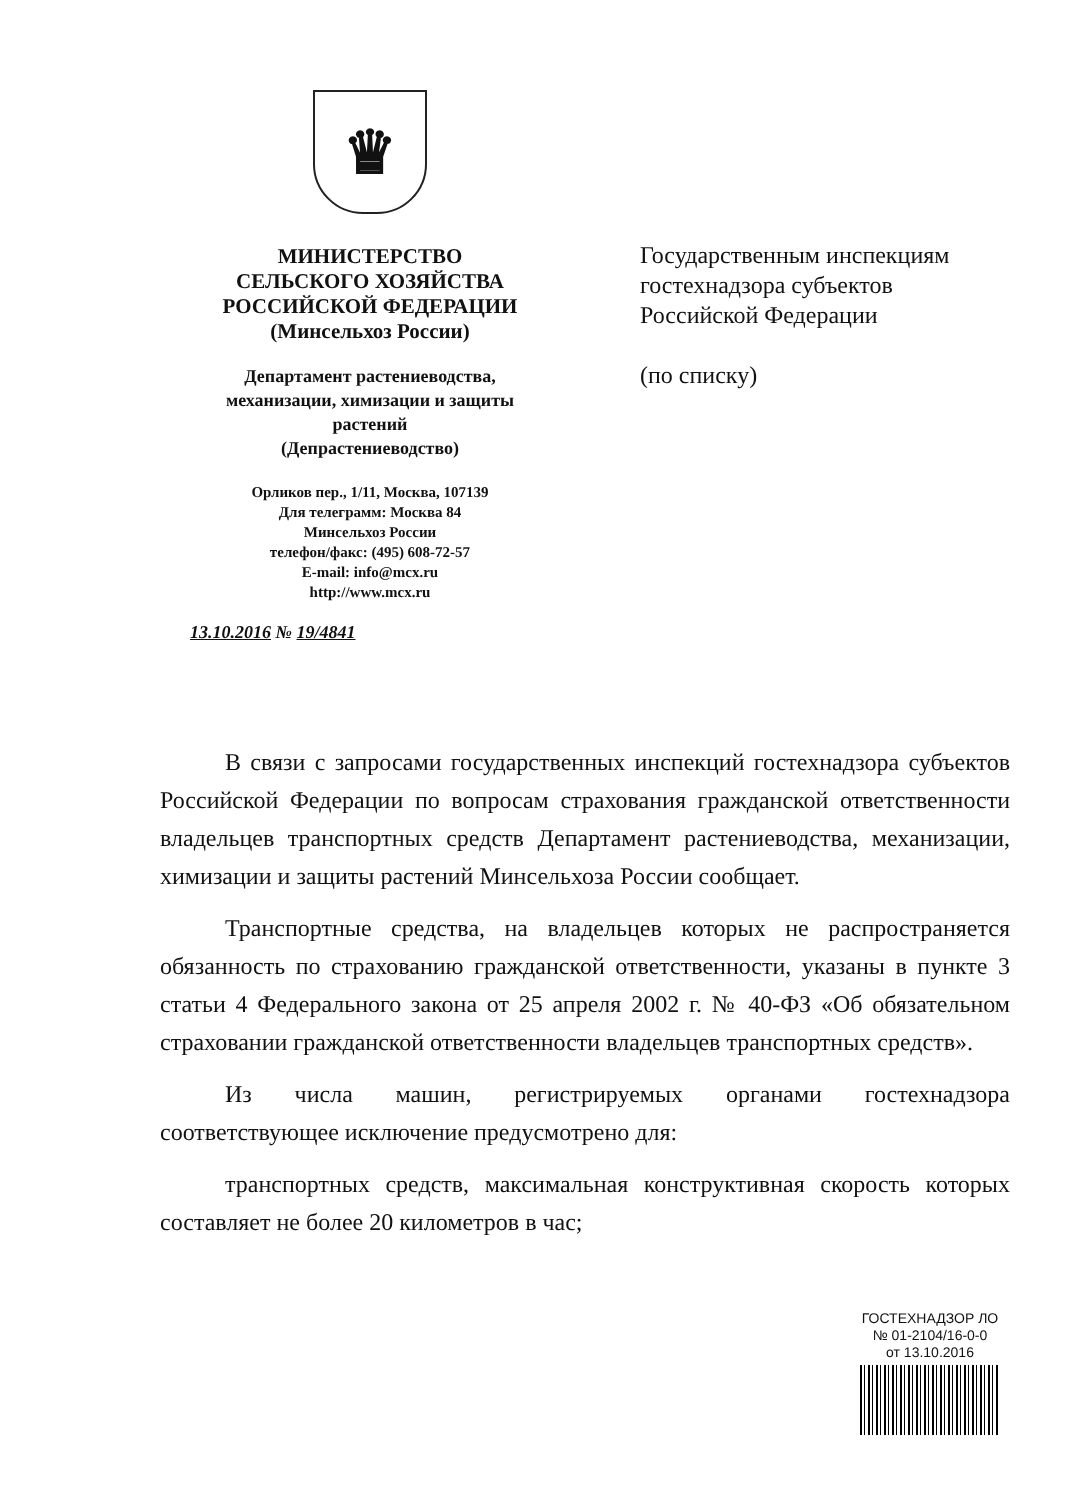♛
МИНИСТЕРСТВО
СЕЛЬСКОГО ХОЗЯЙСТВА
РОССИЙСКОЙ ФЕДЕРАЦИИ
(Минсельхоз России)
Департамент растениеводства,
механизации, химизации и защиты
растений
(Депрастениеводство)
Орликов пер., 1/11, Москва, 107139
Для телеграмм: Москва 84
Минсельхоз России
телефон/факс: (495) 608-72-57
E-mail: info@mcx.ru
http://www.mcx.ru
13.10.2016 № 19/4841
Государственным инспекциям
гостехнадзора субъектов
Российской Федерации
(по списку)
В связи с запросами государственных инспекций гостехнадзора субъектов Российской Федерации по вопросам страхования гражданской ответственности владельцев транспортных средств Департамент растениеводства, механизации, химизации и защиты растений Минсельхоза России сообщает.
Транспортные средства, на владельцев которых не распространяется обязанность по страхованию гражданской ответственности, указаны в пункте 3 статьи 4 Федерального закона от 25 апреля 2002 г. № 40-ФЗ «Об обязательном страховании гражданской ответственности владельцев транспортных средств».
Из числа машин, регистрируемых органами гостехнадзора соответствующее исключение предусмотрено для:
транспортных средств, максимальная конструктивная скорость которых составляет не более 20 километров в час;
ГОСТЕХНАДЗОР ЛО
№ 01-2104/16-0-0
от 13.10.2016